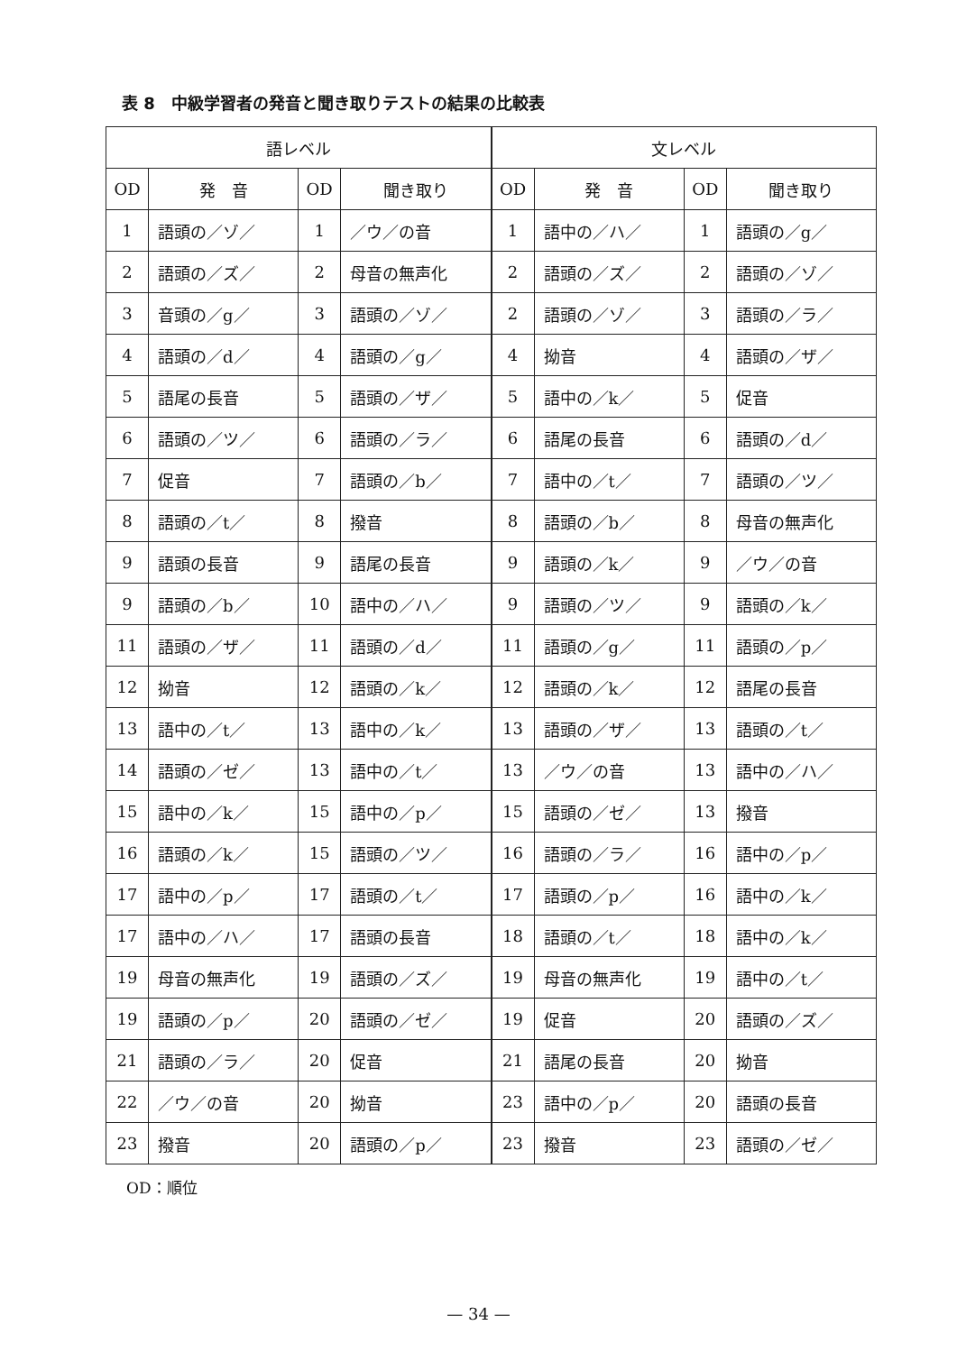表 8　中級学習者の発音と聞き取りテストの結果の比較表
| 語レベル | | | | 文レベル | | | |
| --- | --- | --- | --- | --- | --- | --- | --- |
| OD | 発 音 | OD | 聞き取り | OD | 発 音 | OD | 聞き取り |
| 1 | 語頭の／ゾ／ | 1 | ／ウ／の音 | 1 | 語中の／ハ／ | 1 | 語頭の／g／ |
| 2 | 語頭の／ズ／ | 2 | 母音の無声化 | 2 | 語頭の／ズ／ | 2 | 語頭の／ゾ／ |
| 3 | 音頭の／g／ | 3 | 語頭の／ゾ／ | 2 | 語頭の／ゾ／ | 3 | 語頭の／ラ／ |
| 4 | 語頭の／d／ | 4 | 語頭の／g／ | 4 | 拗音 | 4 | 語頭の／ザ／ |
| 5 | 語尾の長音 | 5 | 語頭の／ザ／ | 5 | 語中の／k／ | 5 | 促音 |
| 6 | 語頭の／ツ／ | 6 | 語頭の／ラ／ | 6 | 語尾の長音 | 6 | 語頭の／d／ |
| 7 | 促音 | 7 | 語頭の／b／ | 7 | 語中の／t／ | 7 | 語頭の／ツ／ |
| 8 | 語頭の／t／ | 8 | 撥音 | 8 | 語頭の／b／ | 8 | 母音の無声化 |
| 9 | 語頭の長音 | 9 | 語尾の長音 | 9 | 語頭の／k／ | 9 | ／ウ／の音 |
| 9 | 語頭の／b／ | 10 | 語中の／ハ／ | 9 | 語頭の／ツ／ | 9 | 語頭の／k／ |
| 11 | 語頭の／ザ／ | 11 | 語頭の／d／ | 11 | 語頭の／g／ | 11 | 語頭の／p／ |
| 12 | 拗音 | 12 | 語頭の／k／ | 12 | 語頭の／k／ | 12 | 語尾の長音 |
| 13 | 語中の／t／ | 13 | 語中の／k／ | 13 | 語頭の／ザ／ | 13 | 語頭の／t／ |
| 14 | 語頭の／ゼ／ | 13 | 語中の／t／ | 13 | ／ウ／の音 | 13 | 語中の／ハ／ |
| 15 | 語中の／k／ | 15 | 語中の／p／ | 15 | 語頭の／ゼ／ | 13 | 撥音 |
| 16 | 語頭の／k／ | 15 | 語頭の／ツ／ | 16 | 語頭の／ラ／ | 16 | 語中の／p／ |
| 17 | 語中の／p／ | 17 | 語頭の／t／ | 17 | 語頭の／p／ | 16 | 語中の／k／ |
| 17 | 語中の／ハ／ | 17 | 語頭の長音 | 18 | 語頭の／t／ | 18 | 語中の／k／ |
| 19 | 母音の無声化 | 19 | 語頭の／ズ／ | 19 | 母音の無声化 | 19 | 語中の／t／ |
| 19 | 語頭の／p／ | 20 | 語頭の／ゼ／ | 19 | 促音 | 20 | 語頭の／ズ／ |
| 21 | 語頭の／ラ／ | 20 | 促音 | 21 | 語尾の長音 | 20 | 拗音 |
| 22 | ／ウ／の音 | 20 | 拗音 | 23 | 語中の／p／ | 20 | 語頭の長音 |
| 23 | 撥音 | 20 | 語頭の／p／ | 23 | 撥音 | 23 | 語頭の／ゼ／ |
OD：順位
— 34 —